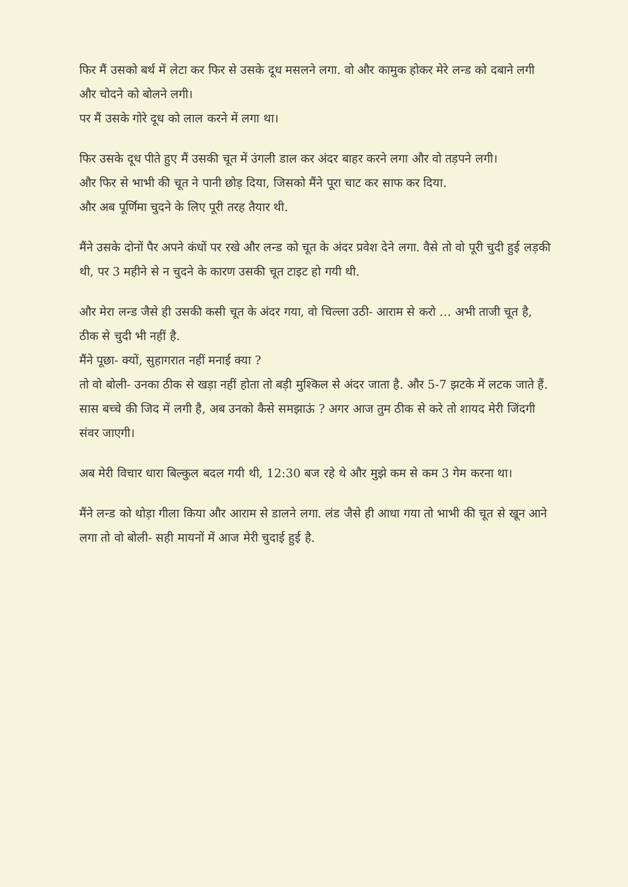फिर मैं उसको बर्थ में लेटा कर फिर से उसके दूध मसलने लगा. वो और कामुक होकर मेरे लन्ड को दबाने लगी और चोदने को बोलने लगी।
पर मैं उसके गोरे दूध को लाल करने में लगा था।
फिर उसके दूध पीते हुए मैं उसकी चूत में उंगली डाल कर अंदर बाहर करने लगा और वो तड़पने लगी।
और फिर से भाभी की चूत ने पानी छोड़ दिया, जिसको मैंने पूरा चाट कर साफ कर दिया.
और अब पूर्णिमा चुदने के लिए पूरी तरह तैयार थी.
मैंने उसके दोनों पैर अपने कंधों पर रखे और लन्ड को चूत के अंदर प्रवेश देने लगा. वैसे तो वो पूरी चुदी हुई लड़की थी, पर 3 महीने से न चुदने के कारण उसकी चूत टाइट हो गयी थी.
और मेरा लन्ड जैसे ही उसकी कसी चूत के अंदर गया, वो चिल्ला उठी- आराम से करो … अभी ताजी चूत है, ठीक से चुदी भी नहीं है.
मैंने पूछा- क्यों, सुहागरात नहीं मनाई क्या ?
तो वो बोली- उनका ठीक से खड़ा नहीं होता तो बड़ी मुश्किल से अंदर जाता है. और 5-7 झटके में लटक जाते हैं. सास बच्चे की जिद में लगी है, अब उनको कैसे समझाऊं ? अगर आज तुम ठीक से करे तो शायद मेरी जिंदगी संवर जाएगी।
अब मेरी विचार धारा बिल्कुल बदल गयी थी, 12:30 बज रहे थे और मुझे कम से कम 3 गेम करना था।
मैंने लन्ड को थोड़ा गीला किया और आराम से डालने लगा. लंड जैसे ही आधा गया तो भाभी की चूत से खून आने लगा तो वो बोली- सही मायनों में आज मेरी चुदाई हुई है.